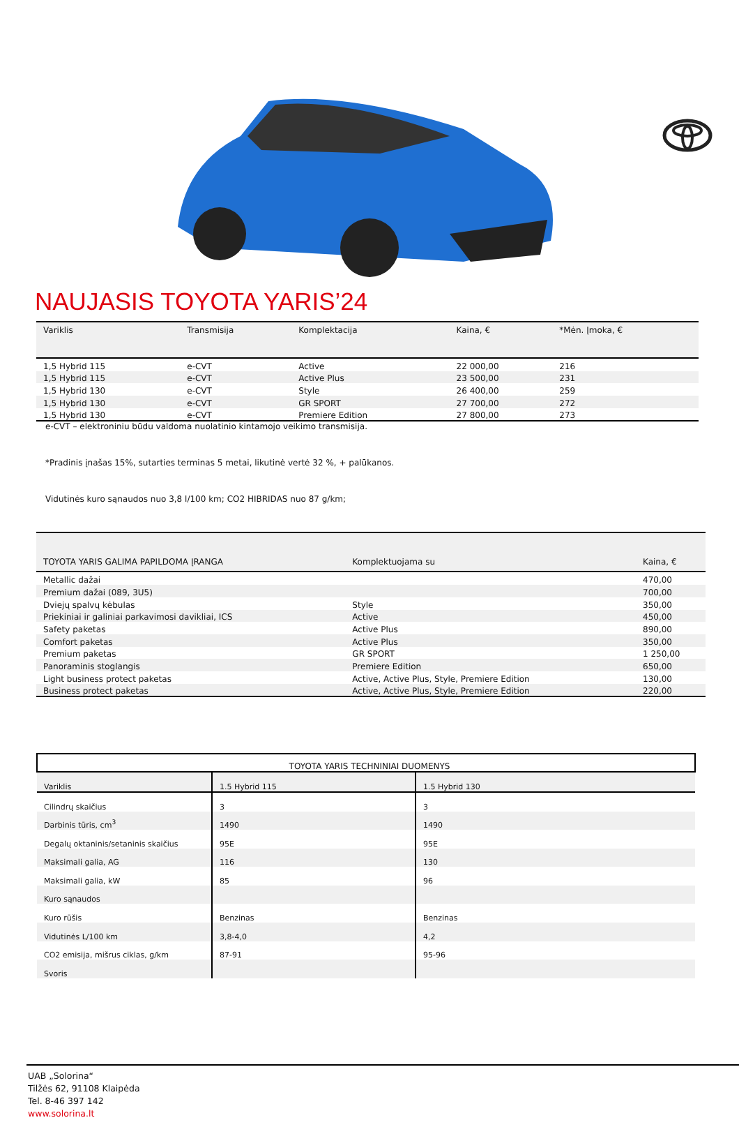NAUJASIS TOYOTA YARIS’24
| Variklis | Transmisija | Komplektacija | Kaina, € | *Mėn. Įmoka, € |
| --- | --- | --- | --- | --- |
| 1,5 Hybrid 115 | e-CVT | Active | 22 000,00 | 216 |
| 1,5 Hybrid 115 | e-CVT | Active Plus | 23 500,00 | 231 |
| 1,5 Hybrid 130 | e-CVT | Style | 26 400,00 | 259 |
| 1,5 Hybrid 130 | e-CVT | GR SPORT | 27 700,00 | 272 |
| 1,5 Hybrid 130 | e-CVT | Premiere Edition | 27 800,00 | 273 |
e-CVT – elektroniniu būdu valdoma nuolatinio kintamojo veikimo transmisija.
*Pradinis įnašas 15%, sutarties terminas 5 metai, likutinė vertė 32 %, + palūkanos.
Vidutinės kuro sąnaudos nuo 3,8 l/100 km; CO2 HIBRIDAS nuo 87 g/km;
| TOYOTA YARIS GALIMA PAPILDOMA ĮRANGA | Komplektuojama su | Kaina, € |
| --- | --- | --- |
| Metallic dažai | | 470,00 |
| Premium dažai (089, 3U5) | | 700,00 |
| Dviejų spalvų kėbulas | Style | 350,00 |
| Priekiniai ir galiniai parkavimosi davikliai, ICS | Active | 450,00 |
| Safety paketas | Active Plus | 890,00 |
| Comfort paketas | Active Plus | 350,00 |
| Premium paketas | GR SPORT | 1 250,00 |
| Panoraminis stoglangis | Premiere Edition | 650,00 |
| Light business protect paketas | Active, Active Plus, Style, Premiere Edition | 130,00 |
| Business protect paketas | Active, Active Plus, Style, Premiere Edition | 220,00 |
| TOYOTA YARIS TECHNINIAI DUOMENYS | | |
| --- | --- | --- |
| Variklis | 1.5 Hybrid 115 | 1.5 Hybrid 130 |
| Cilindrų skaičius | 3 | 3 |
| Darbinis tūris, cm<sup>3</sup> | 1490 | 1490 |
| Degalų oktaninis/setaninis skaičius | 95E | 95E |
| Maksimali galia, AG | 116 | 130 |
| Maksimali galia, kW | 85 | 96 |
| Kuro sąnaudos | | |
| Kuro rūšis | Benzinas | Benzinas |
| Vidutinės L/100 km | 3,8-4,0 | 4,2 |
| CO2 emisija, mišrus ciklas, g/km | 87-91 | 95-96 |
| Svoris | | |
UAB „Solorina“
Tilžės 62, 91108 Klaipėda
Tel. 8-46 397 142
www.solorina.lt